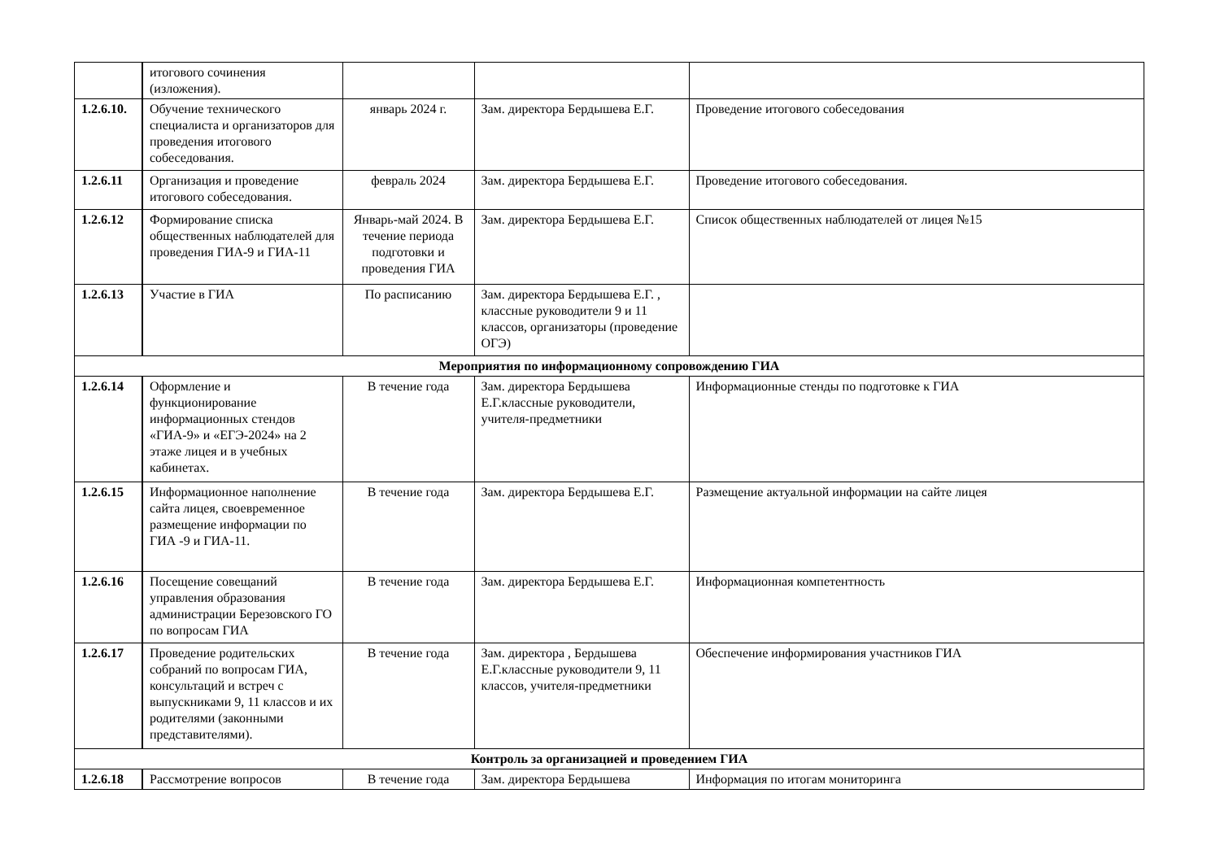| | итогового сочинения (изложения). | | | |
| 1.2.6.10. | Обучение технического специалиста и организаторов для проведения итогового собеседования. | январь 2024 г. | Зам. директора Бердышева Е.Г. | Проведение итогового собеседования |
| 1.2.6.11 | Организация и проведение итогового собеседования. | февраль 2024 | Зам. директора Бердышева Е.Г. | Проведение итогового собеседования. |
| 1.2.6.12 | Формирование списка общественных наблюдателей для проведения ГИА-9 и ГИА-11 | Январь-май 2024. В течение периода подготовки и проведения ГИА | Зам. директора Бердышева Е.Г. | Список общественных наблюдателей от лицея №15 |
| 1.2.6.13 | Участие в ГИА | По расписанию | Зам. директора Бердышева Е.Г. , классные руководители 9 и 11 классов, организаторы (проведение ОГЭ) | |
| Мероприятия по информационному сопровождению ГИА | | | | |
| 1.2.6.14 | Оформление и функционирование информационных стендов «ГИА-9» и «ЕГЭ-2024» на 2 этаже лицея и в учебных кабинетах. | В течение года | Зам. директора Бердышева Е.Г.классные руководители, учителя-предметники | Информационные стенды по подготовке к ГИА |
| 1.2.6.15 | Информационное наполнение сайта лицея, своевременное размещение информации по ГИА -9 и ГИА-11. | В течение года | Зам. директора Бердышева Е.Г. | Размещение актуальной информации на сайте лицея |
| 1.2.6.16 | Посещение совещаний управления образования администрации Березовского ГО по вопросам ГИА | В течение года | Зам. директора Бердышева Е.Г. | Информационная компетентность |
| 1.2.6.17 | Проведение родительских собраний по вопросам ГИА, консультаций и встреч с выпускниками 9, 11 классов и их родителями (законными представителями). | В течение года | Зам. директора , Бердышева Е.Г.классные руководители 9, 11 классов, учителя-предметники | Обеспечение информирования участников ГИА |
| Контроль за организацией и проведением ГИА | | | | |
| 1.2.6.18 | Рассмотрение вопросов | В течение года | Зам. директора Бердышева | Информация по итогам мониторинга |